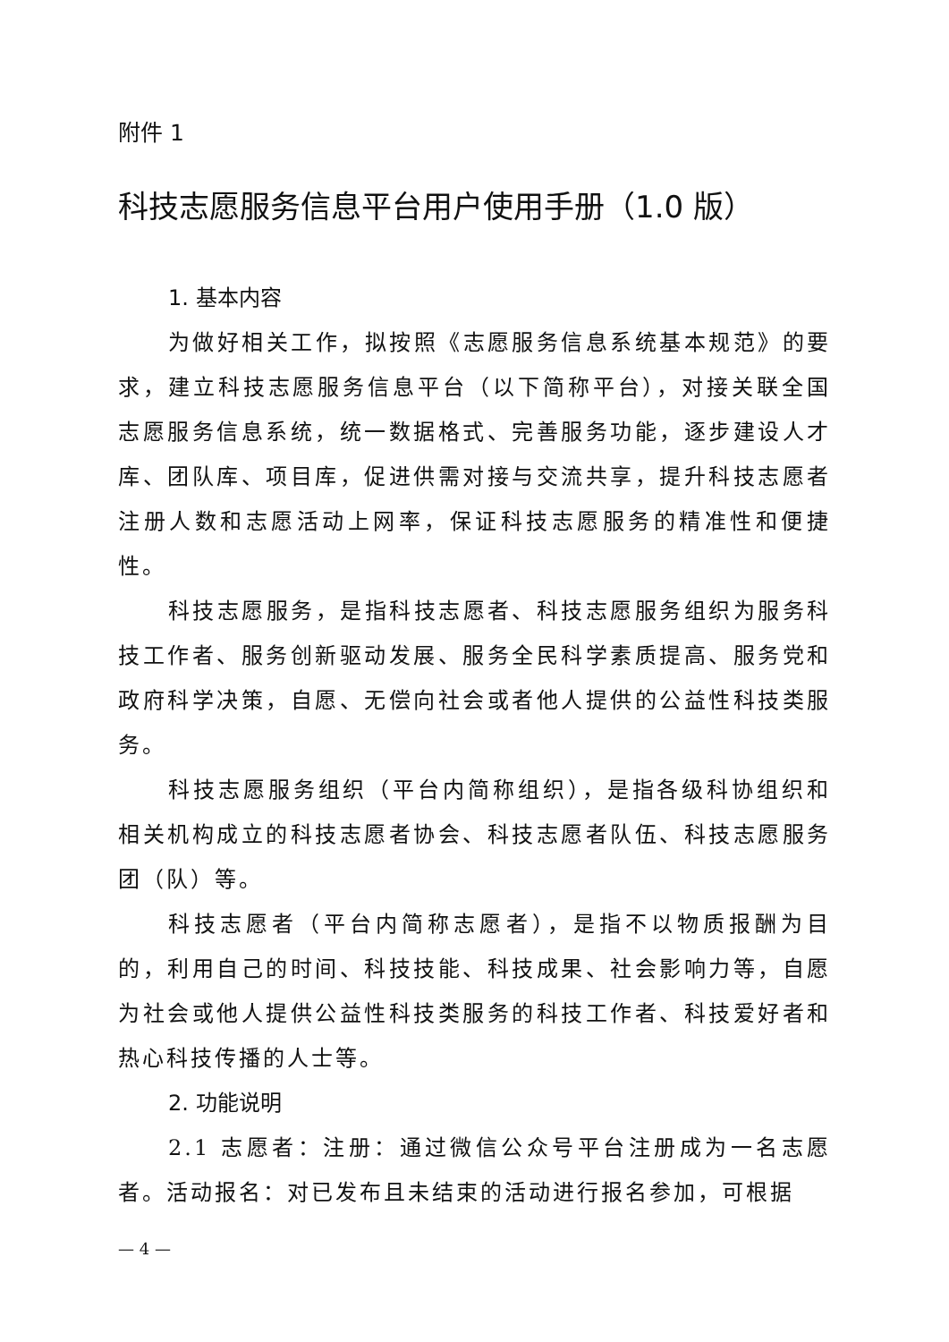附件 1
科技志愿服务信息平台用户使用手册（1.0 版）
1. 基本内容
为做好相关工作，拟按照《志愿服务信息系统基本规范》的要求，建立科技志愿服务信息平台（以下简称平台），对接关联全国志愿服务信息系统，统一数据格式、完善服务功能，逐步建设人才库、团队库、项目库，促进供需对接与交流共享，提升科技志愿者注册人数和志愿活动上网率，保证科技志愿服务的精准性和便捷性。
科技志愿服务，是指科技志愿者、科技志愿服务组织为服务科技工作者、服务创新驱动发展、服务全民科学素质提高、服务党和政府科学决策，自愿、无偿向社会或者他人提供的公益性科技类服务。
科技志愿服务组织（平台内简称组织），是指各级科协组织和相关机构成立的科技志愿者协会、科技志愿者队伍、科技志愿服务团（队）等。
科技志愿者（平台内简称志愿者），是指不以物质报酬为目的，利用自己的时间、科技技能、科技成果、社会影响力等，自愿为社会或他人提供公益性科技类服务的科技工作者、科技爱好者和热心科技传播的人士等。
2. 功能说明
2.1 志愿者：注册：通过微信公众号平台注册成为一名志愿者。活动报名：对已发布且未结束的活动进行报名参加，可根据
— 4 —